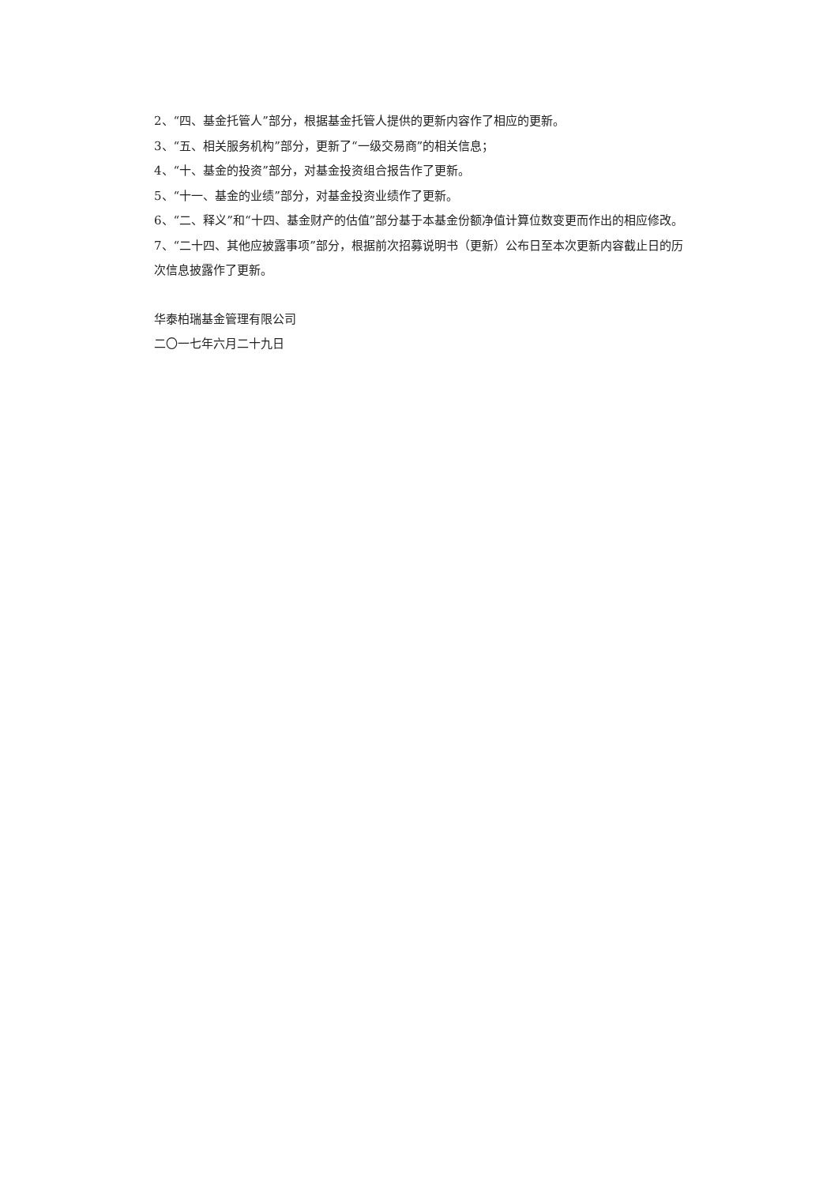2、“四、基金托管人”部分，根据基金托管人提供的更新内容作了相应的更新。
3、“五、相关服务机构”部分，更新了“一级交易商”的相关信息；
4、“十、基金的投资”部分，对基金投资组合报告作了更新。
5、“十一、基金的业绩”部分，对基金投资业绩作了更新。
6、“二、释义”和“十四、基金财产的估值”部分基于本基金份额净值计算位数变更而作出的相应修改。
7、“二十四、其他应披露事项”部分，根据前次招募说明书（更新）公布日至本次更新内容截止日的历次信息披露作了更新。
华泰柏瑞基金管理有限公司
二〇一七年六月二十九日